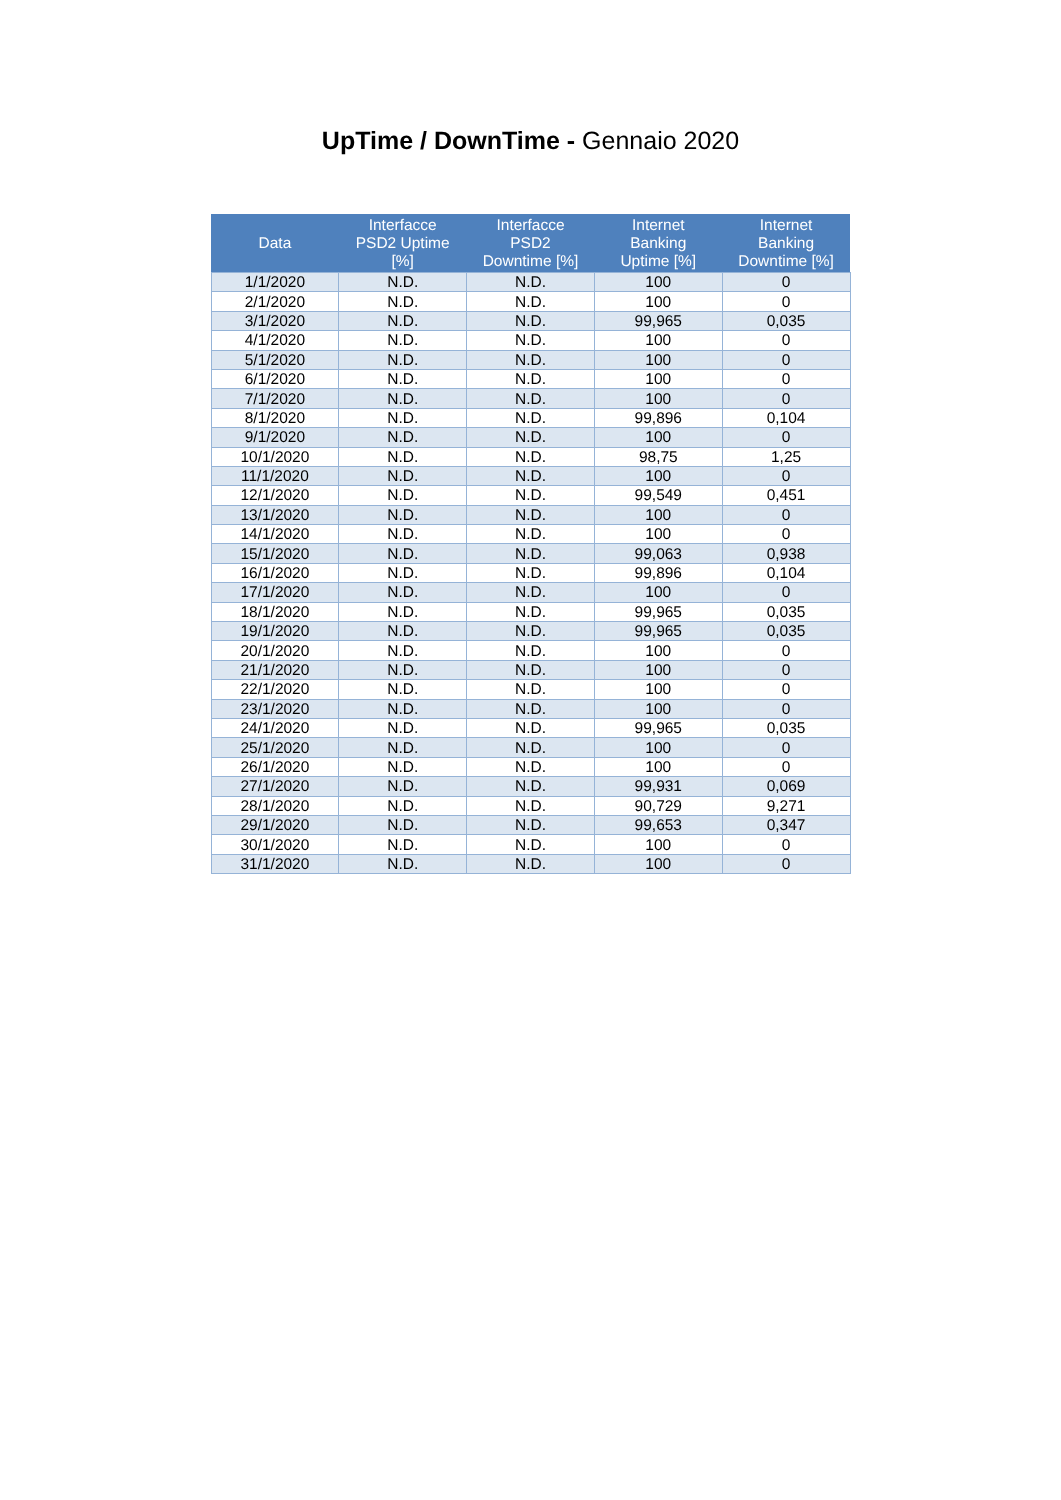UpTime / DownTime - Gennaio 2020
| Data | Interfacce PSD2 Uptime [%] | Interfacce PSD2 Downtime [%] | Internet Banking Uptime [%] | Internet Banking Downtime [%] |
| --- | --- | --- | --- | --- |
| 1/1/2020 | N.D. | N.D. | 100 | 0 |
| 2/1/2020 | N.D. | N.D. | 100 | 0 |
| 3/1/2020 | N.D. | N.D. | 99,965 | 0,035 |
| 4/1/2020 | N.D. | N.D. | 100 | 0 |
| 5/1/2020 | N.D. | N.D. | 100 | 0 |
| 6/1/2020 | N.D. | N.D. | 100 | 0 |
| 7/1/2020 | N.D. | N.D. | 100 | 0 |
| 8/1/2020 | N.D. | N.D. | 99,896 | 0,104 |
| 9/1/2020 | N.D. | N.D. | 100 | 0 |
| 10/1/2020 | N.D. | N.D. | 98,75 | 1,25 |
| 11/1/2020 | N.D. | N.D. | 100 | 0 |
| 12/1/2020 | N.D. | N.D. | 99,549 | 0,451 |
| 13/1/2020 | N.D. | N.D. | 100 | 0 |
| 14/1/2020 | N.D. | N.D. | 100 | 0 |
| 15/1/2020 | N.D. | N.D. | 99,063 | 0,938 |
| 16/1/2020 | N.D. | N.D. | 99,896 | 0,104 |
| 17/1/2020 | N.D. | N.D. | 100 | 0 |
| 18/1/2020 | N.D. | N.D. | 99,965 | 0,035 |
| 19/1/2020 | N.D. | N.D. | 99,965 | 0,035 |
| 20/1/2020 | N.D. | N.D. | 100 | 0 |
| 21/1/2020 | N.D. | N.D. | 100 | 0 |
| 22/1/2020 | N.D. | N.D. | 100 | 0 |
| 23/1/2020 | N.D. | N.D. | 100 | 0 |
| 24/1/2020 | N.D. | N.D. | 99,965 | 0,035 |
| 25/1/2020 | N.D. | N.D. | 100 | 0 |
| 26/1/2020 | N.D. | N.D. | 100 | 0 |
| 27/1/2020 | N.D. | N.D. | 99,931 | 0,069 |
| 28/1/2020 | N.D. | N.D. | 90,729 | 9,271 |
| 29/1/2020 | N.D. | N.D. | 99,653 | 0,347 |
| 30/1/2020 | N.D. | N.D. | 100 | 0 |
| 31/1/2020 | N.D. | N.D. | 100 | 0 |